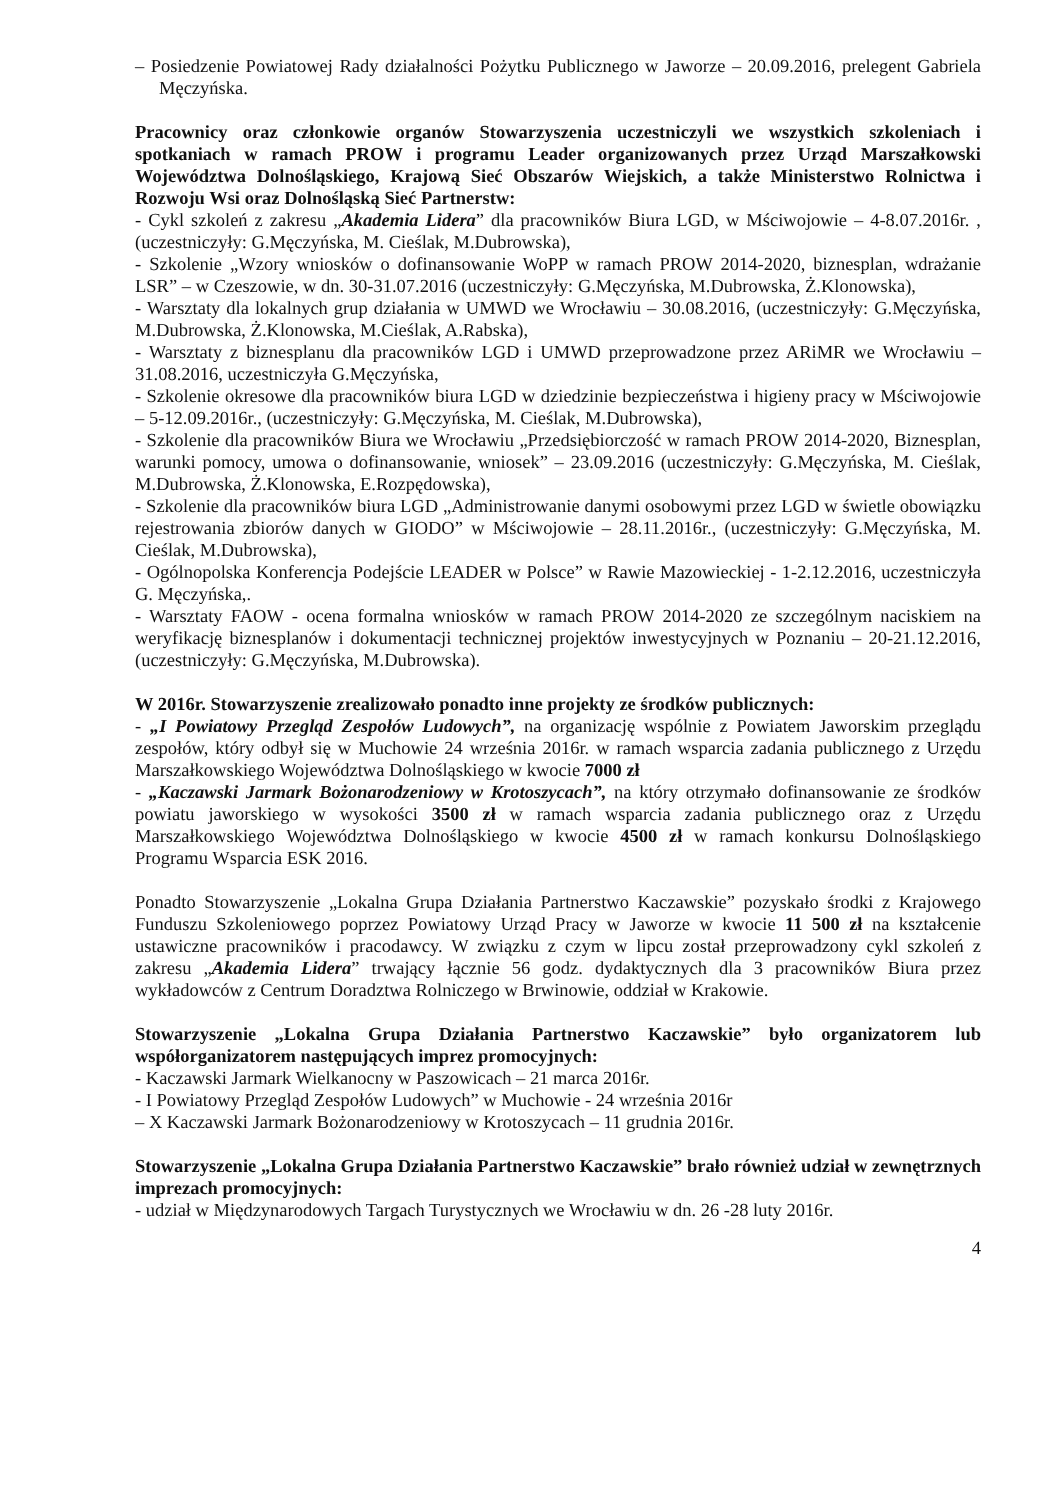– Posiedzenie Powiatowej Rady działalności Pożytku Publicznego w Jaworze – 20.09.2016, prelegent Gabriela Męczyńska.
Pracownicy oraz członkowie organów Stowarzyszenia uczestniczyli we wszystkich szkoleniach i spotkaniach w ramach PROW i programu Leader organizowanych przez Urząd Marszałkowski Województwa Dolnośląskiego, Krajową Sieć Obszarów Wiejskich, a także Ministerstwo Rolnictwa i Rozwoju Wsi oraz Dolnośląską Sieć Partnerstw:
- Cykl szkoleń z zakresu „Akademia Lidera” dla pracowników Biura LGD, w Mściwojowie – 4-8.07.2016r. , (uczestniczyły: G.Męczyńska, M. Cieślak, M.Dubrowska),
- Szkolenie „Wzory wniosków o dofinansowanie WoPP w ramach PROW 2014-2020, biznesplan, wdrażanie LSR” – w Czeszowie, w dn. 30-31.07.2016 (uczestniczyły: G.Męczyńska, M.Dubrowska, Ż.Klonowska),
- Warsztaty dla lokalnych grup działania w UMWD we Wrocławiu – 30.08.2016, (uczestniczyły: G.Męczyńska, M.Dubrowska, Ż.Klonowska, M.Cieślak, A.Rabska),
- Warsztaty z biznesplanu dla pracowników LGD i UMWD przeprowadzone przez ARiMR we Wrocławiu – 31.08.2016, uczestniczyła G.Męczyńska,
- Szkolenie okresowe dla pracowników biura LGD w dziedzinie bezpieczeństwa i higieny pracy w Mściwojowie – 5-12.09.2016r., (uczestniczyły: G.Męczyńska, M. Cieślak, M.Dubrowska),
- Szkolenie dla pracowników Biura we Wrocławiu „Przedsiębiorczość w ramach PROW 2014-2020, Biznesplan, warunki pomocy, umowa o dofinansowanie, wniosek” – 23.09.2016 (uczestniczyły: G.Męczyńska, M. Cieślak, M.Dubrowska, Ż.Klonowska, E.Rozpędowska),
- Szkolenie dla pracowników biura LGD „Administrowanie danymi osobowymi przez LGD w świetle obowiązku rejestrowania zbiorów danych w GIODO” w Mściwojowie – 28.11.2016r., (uczestniczyły: G.Męczyńska, M. Cieślak, M.Dubrowska),
- Ogólnopolska Konferencja Podejście LEADER w Polsce” w Rawie Mazowieckiej - 1-2.12.2016, uczestniczyła G. Męczyńska,.
- Warsztaty FAOW - ocena formalna wniosków w ramach PROW 2014-2020 ze szczególnym naciskiem na weryfikację biznesplanów i dokumentacji technicznej projektów inwestycyjnych w Poznaniu – 20-21.12.2016, (uczestniczyły: G.Męczyńska, M.Dubrowska).
W 2016r. Stowarzyszenie zrealizowało ponadto inne projekty ze środków publicznych:
- „I Powiatowy Przegląd Zespołów Ludowych”, na organizację wspólnie z Powiatem Jaworskim przeglądu zespołów, który odbył się w Muchowie 24 września 2016r. w ramach wsparcia zadania publicznego z Urzędu Marszałkowskiego Województwa Dolnośląskiego w kwocie 7000 zł
- „Kaczawski Jarmark Bożonarodzeniowy w Krotoszycach”, na który otrzymało dofinansowanie ze środków powiatu jaworskiego w wysokości 3500 zł w ramach wsparcia zadania publicznego oraz z Urzędu Marszałkowskiego Województwa Dolnośląskiego w kwocie 4500 zł w ramach konkursu Dolnośląskiego Programu Wsparcia ESK 2016.
Ponadto Stowarzyszenie „Lokalna Grupa Działania Partnerstwo Kaczawskie” pozyskało środki z Krajowego Funduszu Szkoleniowego poprzez Powiatowy Urząd Pracy w Jaworze w kwocie 11 500 zł na kształcenie ustawiczne pracowników i pracodawcy. W związku z czym w lipcu został przeprowadzony cykl szkoleń z zakresu „Akademia Lidera” trwający łącznie 56 godz. dydaktycznych dla 3 pracowników Biura przez wykładowców z Centrum Doradztwa Rolniczego w Brwinowie, oddział w Krakowie.
Stowarzyszenie „Lokalna Grupa Działania Partnerstwo Kaczawskie” było organizatorem lub współorganizatorem następujących imprez promocyjnych:
- Kaczawski Jarmark Wielkanocny w Paszowicach – 21 marca 2016r.
- I Powiatowy Przegląd Zespołów Ludowych” w Muchowie - 24 września 2016r
– X Kaczawski Jarmark Bożonarodzeniowy w Krotoszycach – 11 grudnia 2016r.
Stowarzyszenie „Lokalna Grupa Działania Partnerstwo Kaczawskie” brało również udział w zewnętrznych imprezach promocyjnych:
- udział w Międzynarodowych Targach Turystycznych we Wrocławiu w dn. 26 -28 luty 2016r.
4